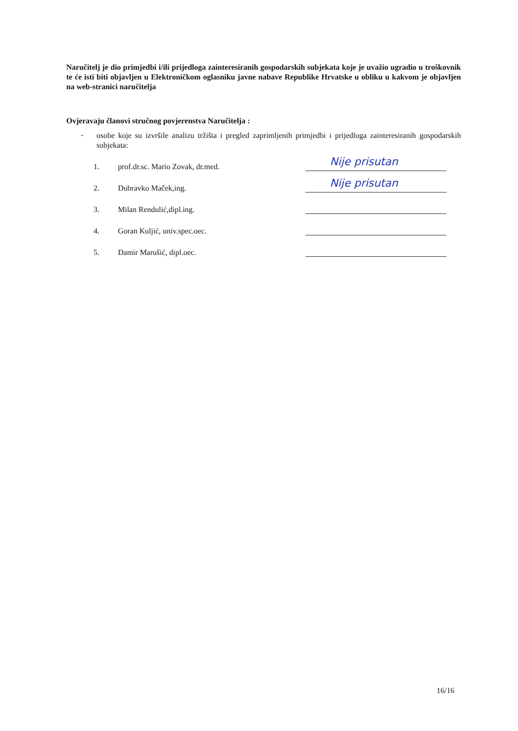Naručitelj je dio primjedbi i/ili prijedloga zainteresiranih gospodarskih subjekata koje je uvažio ugradio u troškovnik te će isti biti objavljen u Elektroničkom oglasniku javne nabave Republike Hrvatske u obliku u kakvom je objavljen na web-stranici naručitelja
Ovjeravaju članovi stručnog povjerenstva Naručitelja :
-
osobe koje su izvršile analizu tržišta i pregled zaprimljenih primjedbi i prijedloga zainteresiranih gospodarskih subjekata:
1. prof.dr.sc. Mario Zovak, dr.med.
Nije prisutan
2. Dubravko Maček,ing.
Nije prisutan
3. Milan Rendulić,dipl.ing.
4. Goran Kuljić, univ.spec.oec.
5. Damir Marušić, dipl.oec.
16/16